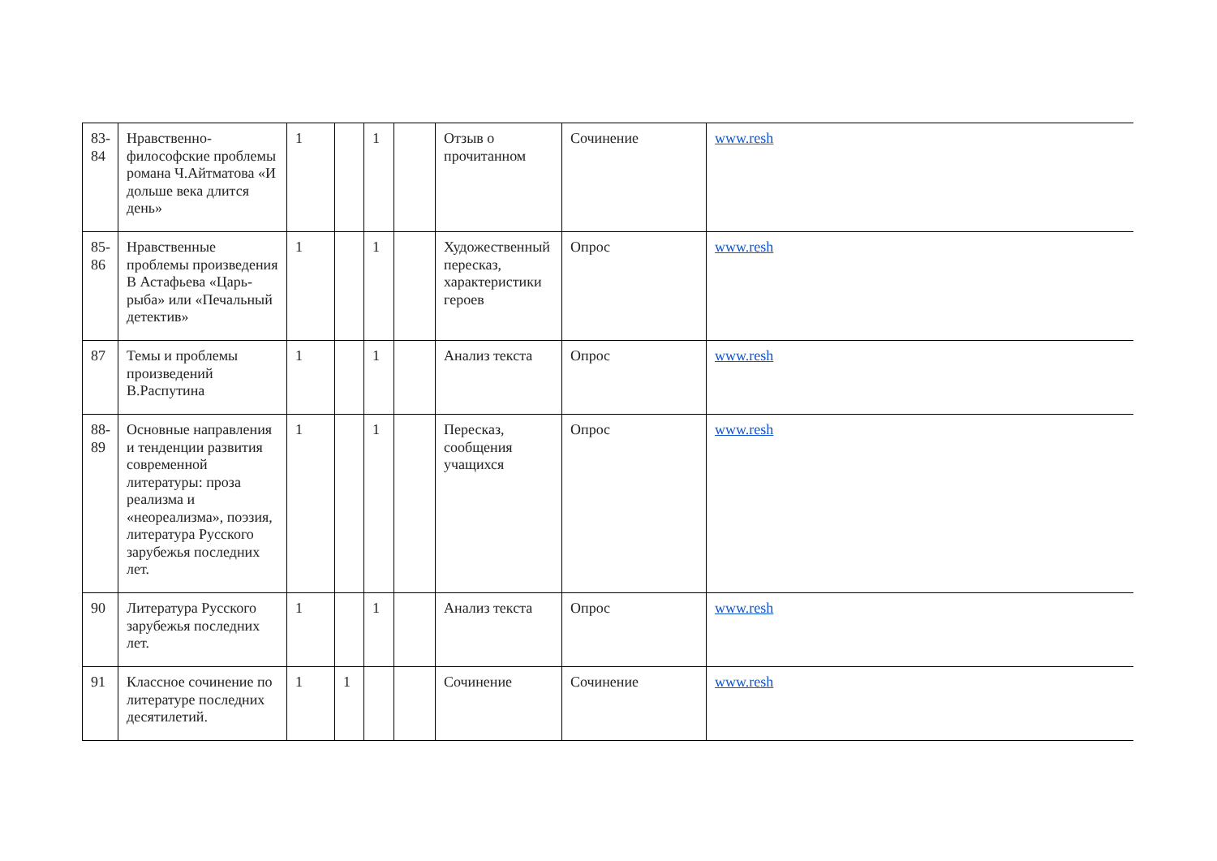| 83- 84 | Нравственно-философские проблемы романа Ч.Айтматова «И дольше века длится день» | 1 | | 1 | | Отзыв о прочитанном | Сочинение | www.resh |
| 85- 86 | Нравственные проблемы произведения В Астафьева «Царь-рыба» или «Печальный детектив» | 1 | | 1 | | Художественный пересказ, характеристики героев | Опрос | www.resh |
| 87 | Темы и проблемы произведений В.Распутина | 1 | | 1 | | Анализ текста | Опрос | www.resh |
| 88- 89 | Основные направления и тенденции развития современной литературы: проза реализма и «неореализма», поэзия, литература Русского зарубежья последних лет. | 1 | | 1 | | Пересказ, сообщения учащихся | Опрос | www.resh |
| 90 | Литература Русского зарубежья последних лет. | 1 | | 1 | | Анализ текста | Опрос | www.resh |
| 91 | Классное сочинение по литературе последних десятилетий. | 1 | 1 | | | Сочинение | Сочинение | www.resh |